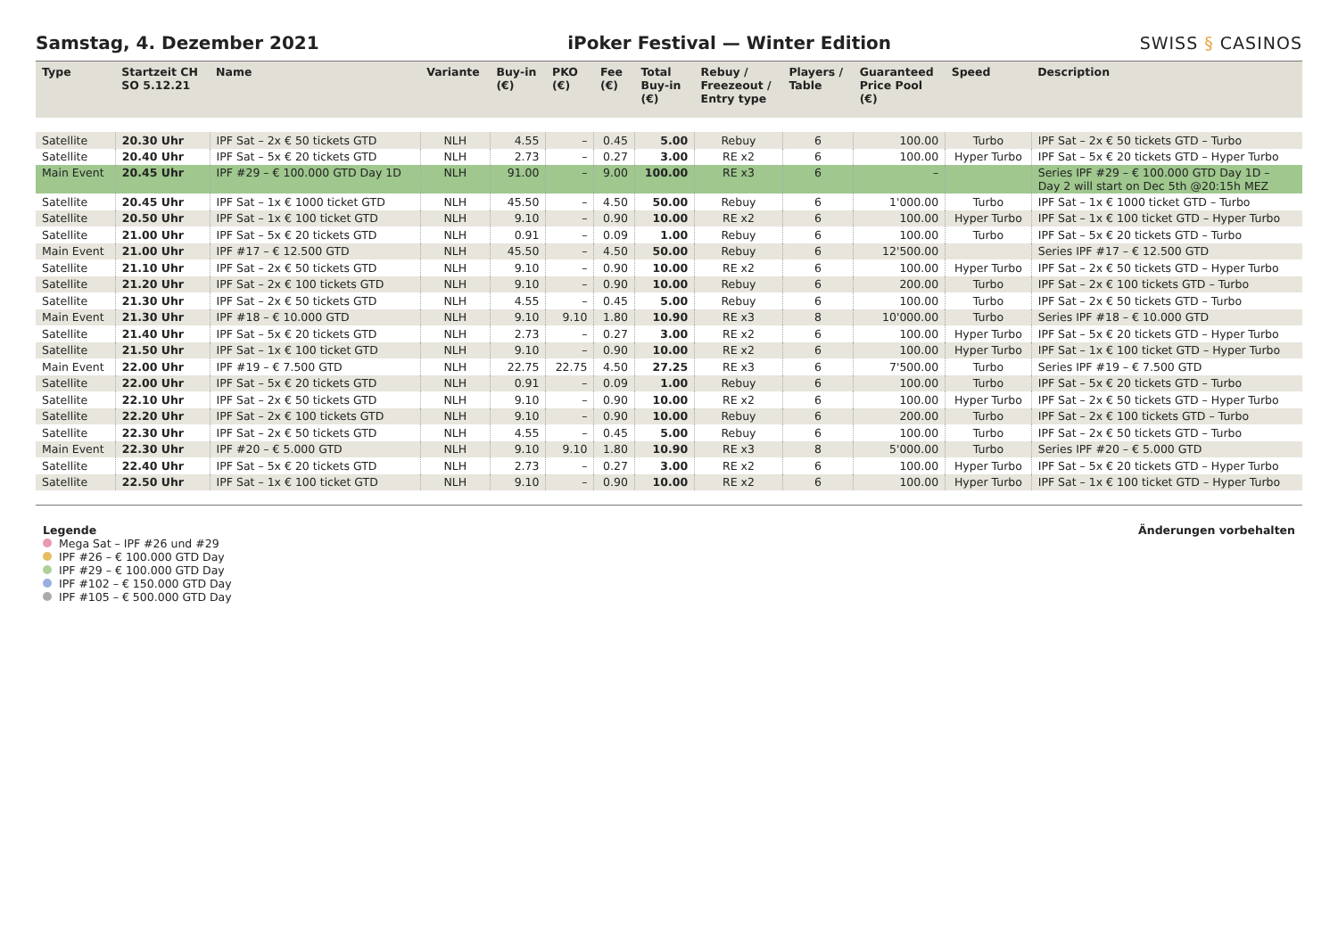Samstag, 4. Dezember 2021
iPoker Festival — Winter Edition
SWISS § CASINOS
| Type | Startzeit CH SO 5.12.21 | Name | Variante | Buy-in (€) | PKO (€) | Fee (€) | Total Buy-in (€) | Rebuy / Freezeout / Entry type | Players / Table | Guaranteed Price Pool (€) | Speed | Description |
| --- | --- | --- | --- | --- | --- | --- | --- | --- | --- | --- | --- | --- |
| Satellite | 20.30 Uhr | IPF Sat – 2x € 50 tickets GTD | NLH | 4.55 | – | 0.45 | 5.00 | Rebuy | 6 | 100.00 | Turbo | IPF Sat – 2x € 50 tickets GTD – Turbo |
| Satellite | 20.40 Uhr | IPF Sat – 5x € 20 tickets GTD | NLH | 2.73 | – | 0.27 | 3.00 | RE x2 | 6 | 100.00 | Hyper Turbo | IPF Sat – 5x € 20 tickets GTD – Hyper Turbo |
| Main Event | 20.45 Uhr | IPF #29 – € 100.000 GTD Day 1D | NLH | 91.00 | – | 9.00 | 100.00 | RE x3 | 6 | – | | Series IPF #29 – € 100.000 GTD Day 1D – Day 2 will start on Dec 5th @20:15h MEZ |
| Satellite | 20.45 Uhr | IPF Sat – 1x € 1000 ticket GTD | NLH | 45.50 | – | 4.50 | 50.00 | Rebuy | 6 | 1'000.00 | Turbo | IPF Sat – 1x € 1000 ticket GTD – Turbo |
| Satellite | 20.50 Uhr | IPF Sat – 1x € 100 ticket GTD | NLH | 9.10 | – | 0.90 | 10.00 | RE x2 | 6 | 100.00 | Hyper Turbo | IPF Sat – 1x € 100 ticket GTD – Hyper Turbo |
| Satellite | 21.00 Uhr | IPF Sat – 5x € 20 tickets GTD | NLH | 0.91 | – | 0.09 | 1.00 | Rebuy | 6 | 100.00 | Turbo | IPF Sat – 5x € 20 tickets GTD – Turbo |
| Main Event | 21.00 Uhr | IPF #17 – € 12.500 GTD | NLH | 45.50 | – | 4.50 | 50.00 | Rebuy | 6 | 12'500.00 | | Series IPF #17 – € 12.500 GTD |
| Satellite | 21.10 Uhr | IPF Sat – 2x € 50 tickets GTD | NLH | 9.10 | – | 0.90 | 10.00 | RE x2 | 6 | 100.00 | Hyper Turbo | IPF Sat – 2x € 50 tickets GTD – Hyper Turbo |
| Satellite | 21.20 Uhr | IPF Sat – 2x € 100 tickets GTD | NLH | 9.10 | – | 0.90 | 10.00 | Rebuy | 6 | 200.00 | Turbo | IPF Sat – 2x € 100 tickets GTD – Turbo |
| Satellite | 21.30 Uhr | IPF Sat – 2x € 50 tickets GTD | NLH | 4.55 | – | 0.45 | 5.00 | Rebuy | 6 | 100.00 | Turbo | IPF Sat – 2x € 50 tickets GTD – Turbo |
| Main Event | 21.30 Uhr | IPF #18 – € 10.000 GTD | NLH | 9.10 | 9.10 | 1.80 | 10.90 | RE x3 | 8 | 10'000.00 | Turbo | Series IPF #18 – € 10.000 GTD |
| Satellite | 21.40 Uhr | IPF Sat – 5x € 20 tickets GTD | NLH | 2.73 | – | 0.27 | 3.00 | RE x2 | 6 | 100.00 | Hyper Turbo | IPF Sat – 5x € 20 tickets GTD – Hyper Turbo |
| Satellite | 21.50 Uhr | IPF Sat – 1x € 100 ticket GTD | NLH | 9.10 | – | 0.90 | 10.00 | RE x2 | 6 | 100.00 | Hyper Turbo | IPF Sat – 1x € 100 ticket GTD – Hyper Turbo |
| Main Event | 22.00 Uhr | IPF #19 – € 7.500 GTD | NLH | 22.75 | 22.75 | 4.50 | 27.25 | RE x3 | 6 | 7'500.00 | Turbo | Series IPF #19 – € 7.500 GTD |
| Satellite | 22.00 Uhr | IPF Sat – 5x € 20 tickets GTD | NLH | 0.91 | – | 0.09 | 1.00 | Rebuy | 6 | 100.00 | Turbo | IPF Sat – 5x € 20 tickets GTD – Turbo |
| Satellite | 22.10 Uhr | IPF Sat – 2x € 50 tickets GTD | NLH | 9.10 | – | 0.90 | 10.00 | RE x2 | 6 | 100.00 | Hyper Turbo | IPF Sat – 2x € 50 tickets GTD – Hyper Turbo |
| Satellite | 22.20 Uhr | IPF Sat – 2x € 100 tickets GTD | NLH | 9.10 | – | 0.90 | 10.00 | Rebuy | 6 | 200.00 | Turbo | IPF Sat – 2x € 100 tickets GTD – Turbo |
| Satellite | 22.30 Uhr | IPF Sat – 2x € 50 tickets GTD | NLH | 4.55 | – | 0.45 | 5.00 | Rebuy | 6 | 100.00 | Turbo | IPF Sat – 2x € 50 tickets GTD – Turbo |
| Main Event | 22.30 Uhr | IPF #20 – € 5.000 GTD | NLH | 9.10 | 9.10 | 1.80 | 10.90 | RE x3 | 8 | 5'000.00 | Turbo | Series IPF #20 – € 5.000 GTD |
| Satellite | 22.40 Uhr | IPF Sat – 5x € 20 tickets GTD | NLH | 2.73 | – | 0.27 | 3.00 | RE x2 | 6 | 100.00 | Hyper Turbo | IPF Sat – 5x € 20 tickets GTD – Hyper Turbo |
| Satellite | 22.50 Uhr | IPF Sat – 1x € 100 ticket GTD | NLH | 9.10 | – | 0.90 | 10.00 | RE x2 | 6 | 100.00 | Hyper Turbo | IPF Sat – 1x € 100 ticket GTD – Hyper Turbo |
Legende
Mega Sat – IPF #26 und #29
IPF #26 – € 100.000 GTD Day
IPF #29 – € 100.000 GTD Day
IPF #102 – € 150.000 GTD Day
IPF #105 – € 500.000 GTD Day
Änderungen vorbehalten